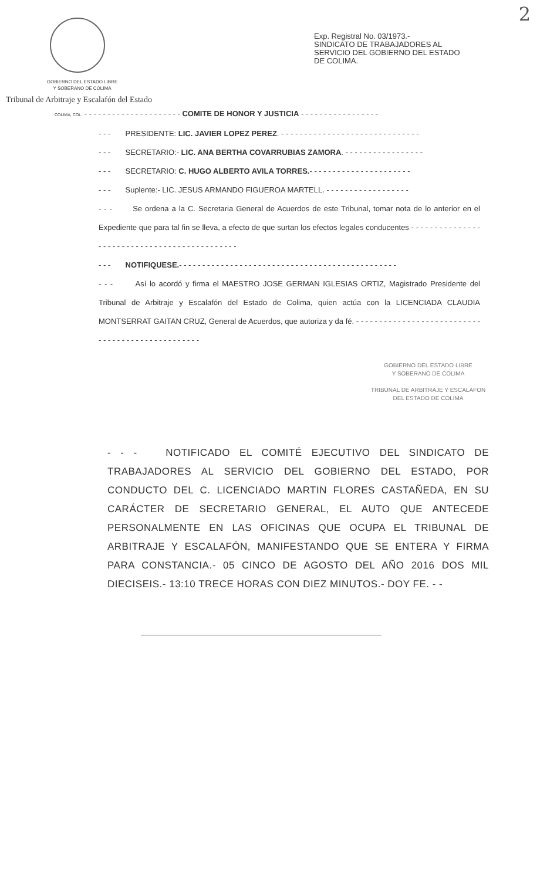2
GOBIERNO DEL ESTADO LIBRE
Y SOBERANO DE COLIMA
Tribunal de Arbitraje y Escalafón del Estado
Exp. Registral No. 03/1973.-
SINDICATO DE TRABAJADORES AL
SERVICIO DEL GOBIERNO DEL ESTADO
DE COLIMA.
COLIMA, COL. - - - - - - - - - - - - - - - - - - - - - COMITE DE HONOR Y JUSTICIA - - - - - - - - - - - - - - - - -
- - - PRESIDENTE: LIC. JAVIER LOPEZ PEREZ. - - - - - - - - - - - - - - - - - - - - - - - - - - - - - -
- - - SECRETARIO:- LIC. ANA BERTHA COVARRUBIAS ZAMORA. - - - - - - - - - - - - - - - - -
- - - SECRETARIO: C. HUGO ALBERTO AVILA TORRES.- - - - - - - - - - - - - - - - - - - - - -
- - - Suplente:- LIC. JESUS ARMANDO FIGUEROA MARTELL. - - - - - - - - - - - - - - - - - -
- - - Se ordena a la C. Secretaria General de Acuerdos de este Tribunal, tomar nota de lo anterior en el Expediente que para tal fin se lleva, a efecto de que surtan los efectos legales conducentes - - - - - - - - - - - - - - - - - - - - - - - - - - - - - - - - - - - - - - - - - - - - -
- - - NOTIFIQUESE.- - - - - - - - - - - - - - - - - - - - - - - - - - - - - - - - - - - - - - - - - - - - - - -
- - - Así lo acordó y firma el MAESTRO JOSE GERMAN IGLESIAS ORTIZ, Magistrado Presidente del Tribunal de Arbitraje y Escalafón del Estado de Colima, quien actúa con la LICENCIADA CLAUDIA MONTSERRAT GAITAN CRUZ, General de Acuerdos, que autoriza y da fé. - - - - - - - - - - - - - - - - - - - - - - - - - - - - - - - - - - - - - - - - - - - - - - - - -
GOBIERNO DEL ESTADO LIBRE
Y SOBERANO DE COLIMA
TRIBUNAL DE ARBITRAJE Y ESCALAFON
DEL ESTADO DE COLIMA
- - - NOTIFICADO EL COMITÉ EJECUTIVO DEL SINDICATO DE TRABAJADORES AL SERVICIO DEL GOBIERNO DEL ESTADO, POR CONDUCTO DEL C. LICENCIADO MARTIN FLORES CASTAÑEDA, EN SU CARÁCTER DE SECRETARIO GENERAL, EL AUTO QUE ANTECEDE PERSONALMENTE EN LAS OFICINAS QUE OCUPA EL TRIBUNAL DE ARBITRAJE Y ESCALAFÓN, MANIFESTANDO QUE SE ENTERA Y FIRMA PARA CONSTANCIA.- 05 CINCO DE AGOSTO DEL AÑO 2016 DOS MIL DIECISEIS.- 13:10 TRECE HORAS CON DIEZ MINUTOS.- DOY FE. - -